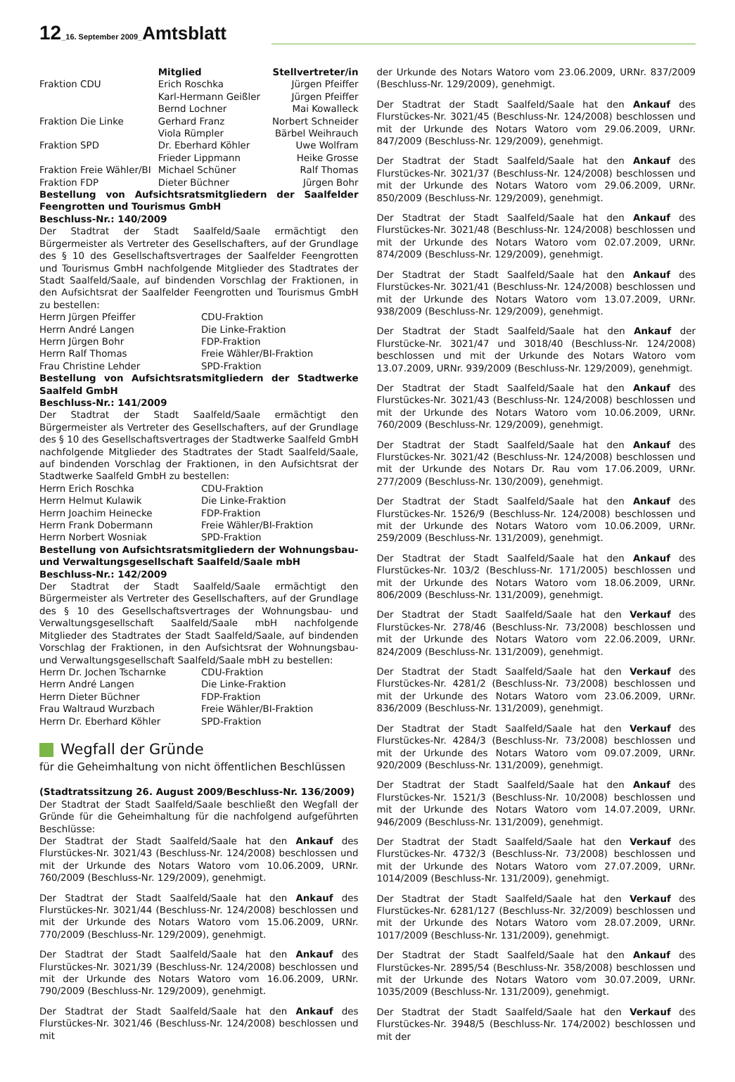12_16. September 2009_Amtsblatt
| | Mitglied | Stellvertreter/in |
| --- | --- | --- |
| Fraktion CDU | Erich Roschka | Jürgen Pfeiffer |
| | Karl-Hermann Geißler | Jürgen Pfeiffer |
| | Bernd Lochner | Mai Kowalleck |
| Fraktion Die Linke | Gerhard Franz | Norbert Schneider |
| | Viola Rümpler | Bärbel Weihrauch |
| Fraktion SPD | Dr. Eberhard Köhler | Uwe Wolfram |
| | Frieder Lippmann | Heike Grosse |
| Fraktion Freie Wähler/BI | Michael Schüner | Ralf Thomas |
| Fraktion FDP | Dieter Büchner | Jürgen Bohr |
Bestellung von Aufsichtsratsmitgliedern der Saalfelder Feengrotten und Tourismus GmbH
Beschluss-Nr.: 140/2009
Der Stadtrat der Stadt Saalfeld/Saale ermächtigt den Bürgermeister als Vertreter des Gesellschafters, auf der Grundlage des § 10 des Gesellschaftsvertrages der Saalfelder Feengrotten und Tourismus GmbH nachfolgende Mitglieder des Stadtrates der Stadt Saalfeld/Saale, auf bindenden Vorschlag der Fraktionen, in den Aufsichtsrat der Saalfelder Feengrotten und Tourismus GmbH zu bestellen:
| Herrn Jürgen Pfeiffer | CDU-Fraktion |
| Herrn André Langen | Die Linke-Fraktion |
| Herrn Jürgen Bohr | FDP-Fraktion |
| Herrn Ralf Thomas | Freie Wähler/BI-Fraktion |
| Frau Christine Lehder | SPD-Fraktion |
Bestellung von Aufsichtsratsmitgliedern der Stadtwerke Saalfeld GmbH
Beschluss-Nr.: 141/2009
Der Stadtrat der Stadt Saalfeld/Saale ermächtigt den Bürgermeister als Vertreter des Gesellschafters, auf der Grundlage des § 10 des Gesellschaftsvertrages der Stadtwerke Saalfeld GmbH nachfolgende Mitglieder des Stadtrates der Stadt Saalfeld/Saale, auf bindenden Vorschlag der Fraktionen, in den Aufsichtsrat der Stadtwerke Saalfeld GmbH zu bestellen:
| Herrn Erich Roschka | CDU-Fraktion |
| Herrn Helmut Kulawik | Die Linke-Fraktion |
| Herrn Joachim Heinecke | FDP-Fraktion |
| Herrn Frank Dobermann | Freie Wähler/BI-Fraktion |
| Herrn Norbert Wosniak | SPD-Fraktion |
Bestellung von Aufsichtsratsmitgliedern der Wohnungsbau- und Verwaltungsgesellschaft Saalfeld/Saale mbH
Beschluss-Nr.: 142/2009
Der Stadtrat der Stadt Saalfeld/Saale ermächtigt den Bürgermeister als Vertreter des Gesellschafters, auf der Grundlage des § 10 des Gesellschaftsvertrages der Wohnungsbau- und Verwaltungsgesellschaft Saalfeld/Saale mbH nachfolgende Mitglieder des Stadtrates der Stadt Saalfeld/Saale, auf bindenden Vorschlag der Fraktionen, in den Aufsichtsrat der Wohnungsbau- und Verwaltungsgesellschaft Saalfeld/Saale mbH zu bestellen:
| Herrn Dr. Jochen Tscharnke | CDU-Fraktion |
| Herrn André Langen | Die Linke-Fraktion |
| Herrn Dieter Büchner | FDP-Fraktion |
| Frau Waltraud Wurzbach | Freie Wähler/BI-Fraktion |
| Herrn Dr. Eberhard Köhler | SPD-Fraktion |
Wegfall der Gründe
für die Geheimhaltung von nicht öffentlichen Beschlüssen
(Stadtratssitzung 26. August 2009/Beschluss-Nr. 136/2009)
Der Stadtrat der Stadt Saalfeld/Saale beschließt den Wegfall der Gründe für die Geheimhaltung für die nachfolgend aufgeführten Beschlüsse:
Der Stadtrat der Stadt Saalfeld/Saale hat den Ankauf des Flurstückes-Nr. 3021/43 (Beschluss-Nr. 124/2008) beschlossen und mit der Urkunde des Notars Watoro vom 10.06.2009, URNr. 760/2009 (Beschluss-Nr. 129/2009), genehmigt.
Der Stadtrat der Stadt Saalfeld/Saale hat den Ankauf des Flurstückes-Nr. 3021/44 (Beschluss-Nr. 124/2008) beschlossen und mit der Urkunde des Notars Watoro vom 15.06.2009, URNr. 770/2009 (Beschluss-Nr. 129/2009), genehmigt.
Der Stadtrat der Stadt Saalfeld/Saale hat den Ankauf des Flurstückes-Nr. 3021/39 (Beschluss-Nr. 124/2008) beschlossen und mit der Urkunde des Notars Watoro vom 16.06.2009, URNr. 790/2009 (Beschluss-Nr. 129/2009), genehmigt.
Der Stadtrat der Stadt Saalfeld/Saale hat den Ankauf des Flurstückes-Nr. 3021/46 (Beschluss-Nr. 124/2008) beschlossen und mit
der Urkunde des Notars Watoro vom 23.06.2009, URNr. 837/2009 (Beschluss-Nr. 129/2009), genehmigt.
Der Stadtrat der Stadt Saalfeld/Saale hat den Ankauf des Flurstückes-Nr. 3021/45 (Beschluss-Nr. 124/2008) beschlossen und mit der Urkunde des Notars Watoro vom 29.06.2009, URNr. 847/2009 (Beschluss-Nr. 129/2009), genehmigt.
Der Stadtrat der Stadt Saalfeld/Saale hat den Ankauf des Flurstückes-Nr. 3021/37 (Beschluss-Nr. 124/2008) beschlossen und mit der Urkunde des Notars Watoro vom 29.06.2009, URNr. 850/2009 (Beschluss-Nr. 129/2009), genehmigt.
Der Stadtrat der Stadt Saalfeld/Saale hat den Ankauf des Flurstückes-Nr. 3021/48 (Beschluss-Nr. 124/2008) beschlossen und mit der Urkunde des Notars Watoro vom 02.07.2009, URNr. 874/2009 (Beschluss-Nr. 129/2009), genehmigt.
Der Stadtrat der Stadt Saalfeld/Saale hat den Ankauf des Flurstückes-Nr. 3021/41 (Beschluss-Nr. 124/2008) beschlossen und mit der Urkunde des Notars Watoro vom 13.07.2009, URNr. 938/2009 (Beschluss-Nr. 129/2009), genehmigt.
Der Stadtrat der Stadt Saalfeld/Saale hat den Ankauf der Flurstücke-Nr. 3021/47 und 3018/40 (Beschluss-Nr. 124/2008) beschlossen und mit der Urkunde des Notars Watoro vom 13.07.2009, URNr. 939/2009 (Beschluss-Nr. 129/2009), genehmigt.
Der Stadtrat der Stadt Saalfeld/Saale hat den Ankauf des Flurstückes-Nr. 3021/43 (Beschluss-Nr. 124/2008) beschlossen und mit der Urkunde des Notars Watoro vom 10.06.2009, URNr. 760/2009 (Beschluss-Nr. 129/2009), genehmigt.
Der Stadtrat der Stadt Saalfeld/Saale hat den Ankauf des Flurstückes-Nr. 3021/42 (Beschluss-Nr. 124/2008) beschlossen und mit der Urkunde des Notars Dr. Rau vom 17.06.2009, URNr. 277/2009 (Beschluss-Nr. 130/2009), genehmigt.
Der Stadtrat der Stadt Saalfeld/Saale hat den Ankauf des Flurstückes-Nr. 1526/9 (Beschluss-Nr. 124/2008) beschlossen und mit der Urkunde des Notars Watoro vom 10.06.2009, URNr. 259/2009 (Beschluss-Nr. 131/2009), genehmigt.
Der Stadtrat der Stadt Saalfeld/Saale hat den Ankauf des Flurstückes-Nr. 103/2 (Beschluss-Nr. 171/2005) beschlossen und mit der Urkunde des Notars Watoro vom 18.06.2009, URNr. 806/2009 (Beschluss-Nr. 131/2009), genehmigt.
Der Stadtrat der Stadt Saalfeld/Saale hat den Verkauf des Flurstückes-Nr. 278/46 (Beschluss-Nr. 73/2008) beschlossen und mit der Urkunde des Notars Watoro vom 22.06.2009, URNr. 824/2009 (Beschluss-Nr. 131/2009), genehmigt.
Der Stadtrat der Stadt Saalfeld/Saale hat den Verkauf des Flurstückes-Nr. 4281/2 (Beschluss-Nr. 73/2008) beschlossen und mit der Urkunde des Notars Watoro vom 23.06.2009, URNr. 836/2009 (Beschluss-Nr. 131/2009), genehmigt.
Der Stadtrat der Stadt Saalfeld/Saale hat den Verkauf des Flurstückes-Nr. 4284/3 (Beschluss-Nr. 73/2008) beschlossen und mit der Urkunde des Notars Watoro vom 09.07.2009, URNr. 920/2009 (Beschluss-Nr. 131/2009), genehmigt.
Der Stadtrat der Stadt Saalfeld/Saale hat den Ankauf des Flurstückes-Nr. 1521/3 (Beschluss-Nr. 10/2008) beschlossen und mit der Urkunde des Notars Watoro vom 14.07.2009, URNr. 946/2009 (Beschluss-Nr. 131/2009), genehmigt.
Der Stadtrat der Stadt Saalfeld/Saale hat den Verkauf des Flurstückes-Nr. 4732/3 (Beschluss-Nr. 73/2008) beschlossen und mit der Urkunde des Notars Watoro vom 27.07.2009, URNr. 1014/2009 (Beschluss-Nr. 131/2009), genehmigt.
Der Stadtrat der Stadt Saalfeld/Saale hat den Verkauf des Flurstückes-Nr. 6281/127 (Beschluss-Nr. 32/2009) beschlossen und mit der Urkunde des Notars Watoro vom 28.07.2009, URNr. 1017/2009 (Beschluss-Nr. 131/2009), genehmigt.
Der Stadtrat der Stadt Saalfeld/Saale hat den Ankauf des Flurstückes-Nr. 2895/54 (Beschluss-Nr. 358/2008) beschlossen und mit der Urkunde des Notars Watoro vom 30.07.2009, URNr. 1035/2009 (Beschluss-Nr. 131/2009), genehmigt.
Der Stadtrat der Stadt Saalfeld/Saale hat den Verkauf des Flurstückes-Nr. 3948/5 (Beschluss-Nr. 174/2002) beschlossen und mit der